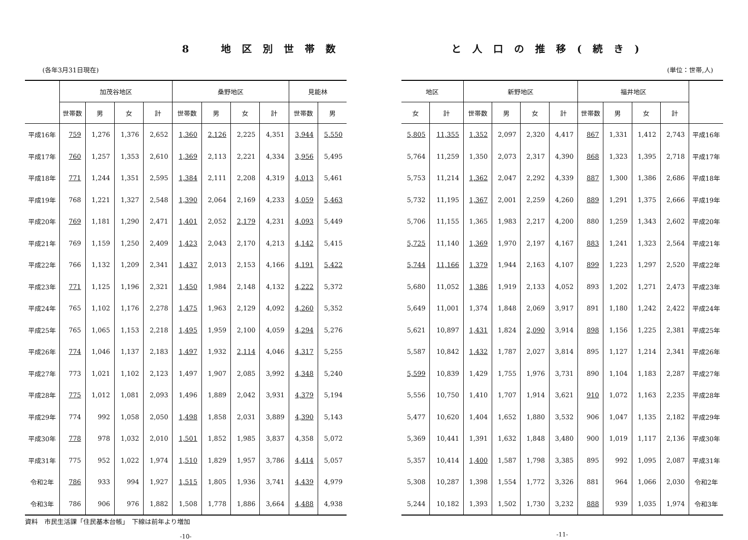8　地区別世帯数
(各年3月31日現在)
| | 加茂谷地区 | | | | 桑野地区 | | | | 見能林 | |
| --- | --- | --- | --- | --- | --- | --- | --- | --- | --- | --- |
| | 世帯数 | 男 | 女 | 計 | 世帯数 | 男 | 女 | 計 | 世帯数 | 男 |
| 平成16年 | 759 | 1,276 | 1,376 | 2,652 | 1,360 | 2,126 | 2,225 | 4,351 | 3,944 | 5,550 |
| 平成17年 | 760 | 1,257 | 1,353 | 2,610 | 1,369 | 2,113 | 2,221 | 4,334 | 3,956 | 5,495 |
| 平成18年 | 771 | 1,244 | 1,351 | 2,595 | 1,384 | 2,111 | 2,208 | 4,319 | 4,013 | 5,461 |
| 平成19年 | 768 | 1,221 | 1,327 | 2,548 | 1,390 | 2,064 | 2,169 | 4,233 | 4,059 | 5,463 |
| 平成20年 | 769 | 1,181 | 1,290 | 2,471 | 1,401 | 2,052 | 2,179 | 4,231 | 4,093 | 5,449 |
| 平成21年 | 769 | 1,159 | 1,250 | 2,409 | 1,423 | 2,043 | 2,170 | 4,213 | 4,142 | 5,415 |
| 平成22年 | 766 | 1,132 | 1,209 | 2,341 | 1,437 | 2,013 | 2,153 | 4,166 | 4,191 | 5,422 |
| 平成23年 | 771 | 1,125 | 1,196 | 2,321 | 1,450 | 1,984 | 2,148 | 4,132 | 4,222 | 5,372 |
| 平成24年 | 765 | 1,102 | 1,176 | 2,278 | 1,475 | 1,963 | 2,129 | 4,092 | 4,260 | 5,352 |
| 平成25年 | 765 | 1,065 | 1,153 | 2,218 | 1,495 | 1,959 | 2,100 | 4,059 | 4,294 | 5,276 |
| 平成26年 | 774 | 1,046 | 1,137 | 2,183 | 1,497 | 1,932 | 2,114 | 4,046 | 4,317 | 5,255 |
| 平成27年 | 773 | 1,021 | 1,102 | 2,123 | 1,497 | 1,907 | 2,085 | 3,992 | 4,348 | 5,240 |
| 平成28年 | 775 | 1,012 | 1,081 | 2,093 | 1,496 | 1,889 | 2,042 | 3,931 | 4,379 | 5,194 |
| 平成29年 | 774 | 992 | 1,058 | 2,050 | 1,498 | 1,858 | 2,031 | 3,889 | 4,390 | 5,143 |
| 平成30年 | 778 | 978 | 1,032 | 2,010 | 1,501 | 1,852 | 1,985 | 3,837 | 4,358 | 5,072 |
| 平成31年 | 775 | 952 | 1,022 | 1,974 | 1,510 | 1,829 | 1,957 | 3,786 | 4,414 | 5,057 |
| 令和2年 | 786 | 933 | 994 | 1,927 | 1,515 | 1,805 | 1,936 | 3,741 | 4,439 | 4,979 |
| 令和3年 | 786 | 906 | 976 | 1,882 | 1,508 | 1,778 | 1,886 | 3,664 | 4,488 | 4,938 |
資料　市民生活課「住民基本台帳」　下線は前年より増加
-10-
と人口の推移(続き)
(単位：世帯,人)
| 地区 | | 新野地区 | | | | 福井地区 | | | | |
| --- | --- | --- | --- | --- | --- | --- | --- | --- | --- | --- |
| 女 | 計 | 世帯数 | 男 | 女 | 計 | 世帯数 | 男 | 女 | 計 | |
| 5,805 | 11,355 | 1,352 | 2,097 | 2,320 | 4,417 | 867 | 1,331 | 1,412 | 2,743 | 平成16年 |
| 5,764 | 11,259 | 1,350 | 2,073 | 2,317 | 4,390 | 868 | 1,323 | 1,395 | 2,718 | 平成17年 |
| 5,753 | 11,214 | 1,362 | 2,047 | 2,292 | 4,339 | 887 | 1,300 | 1,386 | 2,686 | 平成18年 |
| 5,732 | 11,195 | 1,367 | 2,001 | 2,259 | 4,260 | 889 | 1,291 | 1,375 | 2,666 | 平成19年 |
| 5,706 | 11,155 | 1,365 | 1,983 | 2,217 | 4,200 | 880 | 1,259 | 1,343 | 2,602 | 平成20年 |
| 5,725 | 11,140 | 1,369 | 1,970 | 2,197 | 4,167 | 883 | 1,241 | 1,323 | 2,564 | 平成21年 |
| 5,744 | 11,166 | 1,379 | 1,944 | 2,163 | 4,107 | 899 | 1,223 | 1,297 | 2,520 | 平成22年 |
| 5,680 | 11,052 | 1,386 | 1,919 | 2,133 | 4,052 | 893 | 1,202 | 1,271 | 2,473 | 平成23年 |
| 5,649 | 11,001 | 1,374 | 1,848 | 2,069 | 3,917 | 891 | 1,180 | 1,242 | 2,422 | 平成24年 |
| 5,621 | 10,897 | 1,431 | 1,824 | 2,090 | 3,914 | 898 | 1,156 | 1,225 | 2,381 | 平成25年 |
| 5,587 | 10,842 | 1,432 | 1,787 | 2,027 | 3,814 | 895 | 1,127 | 1,214 | 2,341 | 平成26年 |
| 5,599 | 10,839 | 1,429 | 1,755 | 1,976 | 3,731 | 890 | 1,104 | 1,183 | 2,287 | 平成27年 |
| 5,556 | 10,750 | 1,410 | 1,707 | 1,914 | 3,621 | 910 | 1,072 | 1,163 | 2,235 | 平成28年 |
| 5,477 | 10,620 | 1,404 | 1,652 | 1,880 | 3,532 | 906 | 1,047 | 1,135 | 2,182 | 平成29年 |
| 5,369 | 10,441 | 1,391 | 1,632 | 1,848 | 3,480 | 900 | 1,019 | 1,117 | 2,136 | 平成30年 |
| 5,357 | 10,414 | 1,400 | 1,587 | 1,798 | 3,385 | 895 | 992 | 1,095 | 2,087 | 平成31年 |
| 5,308 | 10,287 | 1,398 | 1,554 | 1,772 | 3,326 | 881 | 964 | 1,066 | 2,030 | 令和2年 |
| 5,244 | 10,182 | 1,393 | 1,502 | 1,730 | 3,232 | 888 | 939 | 1,035 | 1,974 | 令和3年 |
-11-